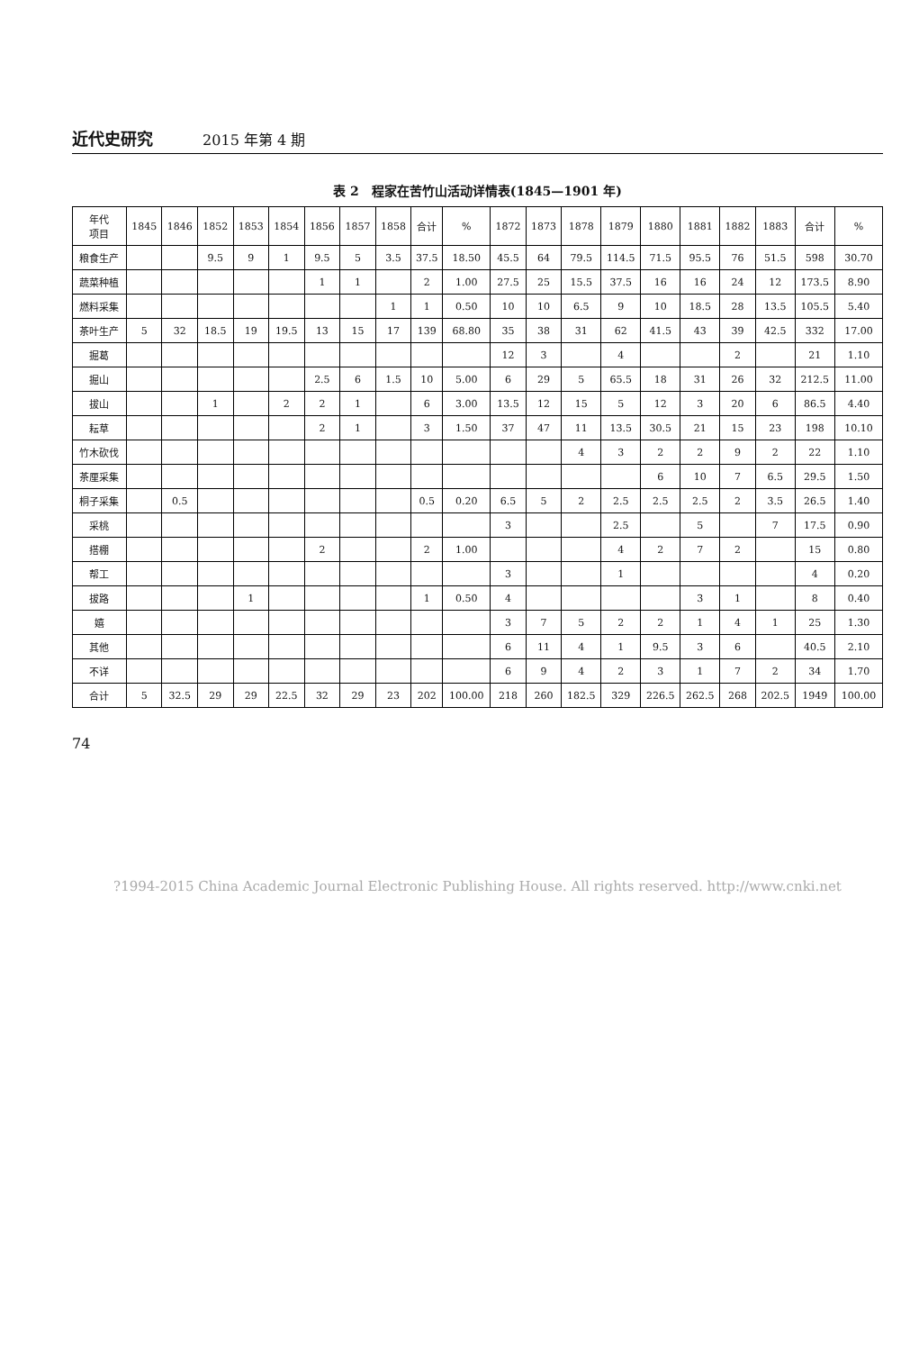近代史研究 2015 年第 4 期
表 2　程家在苦竹山活动详情表(1845—1901 年)
| 年代 项目 | 1845 | 1846 | 1852 | 1853 | 1854 | 1856 | 1857 | 1858 | 合计 | % | 1872 | 1873 | 1878 | 1879 | 1880 | 1881 | 1882 | 1883 | 合计 | % |
| --- | --- | --- | --- | --- | --- | --- | --- | --- | --- | --- | --- | --- | --- | --- | --- | --- | --- | --- | --- | --- |
| 粮食生产 | | | 9.5 | 9 | 1 | 9.5 | 5 | 3.5 | 37.5 | 18.50 | 45.5 | 64 | 79.5 | 114.5 | 71.5 | 95.5 | 76 | 51.5 | 598 | 30.70 |
| 蔬菜种植 | | | | | | 1 | 1 | | 2 | 1.00 | 27.5 | 25 | 15.5 | 37.5 | 16 | 16 | 24 | 12 | 173.5 | 8.90 |
| 燃料采集 | | | | | | | | 1 | 1 | 0.50 | 10 | 10 | 6.5 | 9 | 10 | 18.5 | 28 | 13.5 | 105.5 | 5.40 |
| 茶叶生产 | 5 | 32 | 18.5 | 19 | 19.5 | 13 | 15 | 17 | 139 | 68.80 | 35 | 38 | 31 | 62 | 41.5 | 43 | 39 | 42.5 | 332 | 17.00 |
| 掘葛 | | | | | | | | | | | 12 | 3 | | 4 | | | 2 | | 21 | 1.10 |
| 掘山 | | | | | | 2.5 | 6 | 1.5 | 10 | 5.00 | 6 | 29 | 5 | 65.5 | 18 | 31 | 26 | 32 | 212.5 | 11.00 |
| 拔山 | | | 1 | | 2 | 2 | 1 | | 6 | 3.00 | 13.5 | 12 | 15 | 5 | 12 | 3 | 20 | 6 | 86.5 | 4.40 |
| 耘草 | | | | | | 2 | 1 | | 3 | 1.50 | 37 | 47 | 11 | 13.5 | 30.5 | 21 | 15 | 23 | 198 | 10.10 |
| 竹木砍伐 | | | | | | | | | | | | | 4 | 3 | 2 | 2 | 9 | 2 | 22 | 1.10 |
| 茶厘采集 | | | | | | | | | | | | | | | 6 | 10 | 7 | 6.5 | 29.5 | 1.50 |
| 桐子采集 | | 0.5 | | | | | | | 0.5 | 0.20 | 6.5 | 5 | 2 | 2.5 | 2.5 | 2.5 | 2 | 3.5 | 26.5 | 1.40 |
| 采桃 | | | | | | | | | | | 3 | | | 2.5 | | 5 | | 7 | 17.5 | 0.90 |
| 搭棚 | | | | | | 2 | | | 2 | 1.00 | | | | 4 | 2 | 7 | 2 | | 15 | 0.80 |
| 帮工 | | | | | | | | | | | 3 | | | 1 | | | | | 4 | 0.20 |
| 拔路 | | | | 1 | | | | | 1 | 0.50 | 4 | | | | | 3 | 1 | | 8 | 0.40 |
| 嬉 | | | | | | | | | | | 3 | 7 | 5 | 2 | 2 | 1 | 4 | 1 | 25 | 1.30 |
| 其他 | | | | | | | | | | | 6 | 11 | 4 | 1 | 9.5 | 3 | 6 | | 40.5 | 2.10 |
| 不详 | | | | | | | | | | | 6 | 9 | 4 | 2 | 3 | 1 | 7 | 2 | 34 | 1.70 |
| 合计 | 5 | 32.5 | 29 | 29 | 22.5 | 32 | 29 | 23 | 202 | 100.00 | 218 | 260 | 182.5 | 329 | 226.5 | 262.5 | 268 | 202.5 | 1949 | 100.00 |
74
?1994-2015 China Academic Journal Electronic Publishing House. All rights reserved. http://www.cnki.net